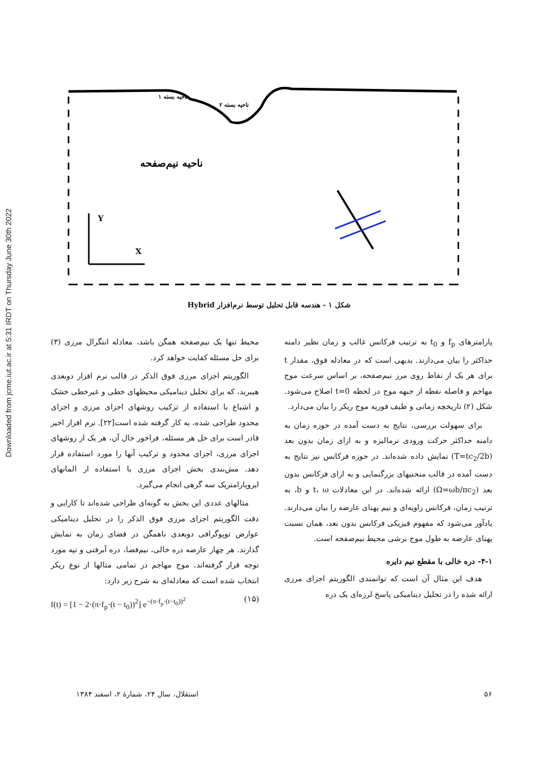Downloaded from jcme.iut.ac.ir at 5:31 IRDT on Thursday June 30th 2022
Y
X
ناحیه نیم‌صفحه
ناحیه بسته ۱
ناحیه بسته ۲
شکل ۱ - هندسه قابل تحلیل توسط نرم‌افزار Hybrid
محیط تنها یک نیم‌صفحه همگن باشد، معادله انتگرال مرزی (۳) برای حل مسئله کفایت خواهد کرد.
الگوریتم اجزای مرزی فوق الذکر در قالب نرم افزار دوبعدی هیبرید، که برای تحلیل دینامیکی محیطهای خطی و غیرخطی خشک و اشباع با استفاده از ترکیب روشهای اجزای مرزی و اجزای محدود طراحی شده، به کار گرفته شده است[۲۲]. نرم افزار اخیر قادر است برای حل هر مسئله، فراخور حال آن، هر یک از روشهای اجزای مرزی، اجزای محدود و ترکیب آنها را مورد استفاده قرار دهد. مش‌بندی بخش اجزای مرزی با استفاده از المانهای ایزوپارامتریک سه گرهی انجام می‌گیرد.
مثالهای عددی این بخش به گونه‌ای طراحی شده‌اند تا کارایی و دقت الگوریتم اجزای مرزی فوق الذکر را در تحلیل دینامیکی عوارض توپوگرافی دوبعدی ناهمگن در فضای زمان به نمایش گذارند. هر چهار عارضه دره خالی، نیم‌فضا، دره آبرفتی و تپه مورد توجه قرار گرفته‌اند. موج مهاجم در تمامی مثالها از نوع ریکر انتخاب شده است که معادله‌ای به شرح زیر دارد:
f(t) = [1 − 2·(π·f<sub>p</sub>·(t − t<sub>0</sub>))<sup>2</sup>] e<sup>−(π·f<sub>p</sub>·(t−t<sub>0</sub>))<sup>2</sup></sup> (۱۵)
پارامترهای f<sub>p</sub> و t<sub>0</sub> به ترتیب فرکانس غالب و زمان نظیر دامنه حداکثر را بیان می‌دارند. بدیهی است که در معادله فوق، مقدار t برای هر یک از نقاط روی مرز نیم‌صفحه، بر اساس سرعت موج مهاجم و فاصله نقطه از جبهه موج در لحظه t=0 اصلاح می‌شود. شکل (۲) تاریخچه زمانی و طیف فوریه موج ریکر را بیان می‌دارد.
برای سهولت بررسی، نتایج به دست آمده در حوزه زمان به دامنه حداکثر حرکت ورودی نرمالیزه و به ازای زمان بدون بعد (T=tc<sub>2</sub>/2b) نمایش داده شده‌اند. در حوزه فرکانس نیز نتایج به دست آمده در قالب منحنیهای بزرگنمایی و به ازای فرکانس بدون بعد (Ω=ωb/πc<sub>2</sub>) ارائه شده‌اند. در این معادلات t، ω و b، به ترتیب زمان، فرکانس زاویه‌ای و نیم پهنای عارضه را بیان می‌دارند. یادآور می‌شود که مفهوم فیزیکی فرکانس بدون بعد، همان نسبت پهنای عارضه به طول موج برشی محیط نیم‌صفحه است.
۴-۱- دره خالی با مقطع نیم دایره
هدف این مثال آن است که توانمندی الگوریتم اجزای مرزی ارائه شده را در تحلیل دینامیکی پاسخ لرزه‌ای یک دره
۵۶ استقلال، سال ۲۴، شمارهٔ ۲، اسفند ۱۳۸۴